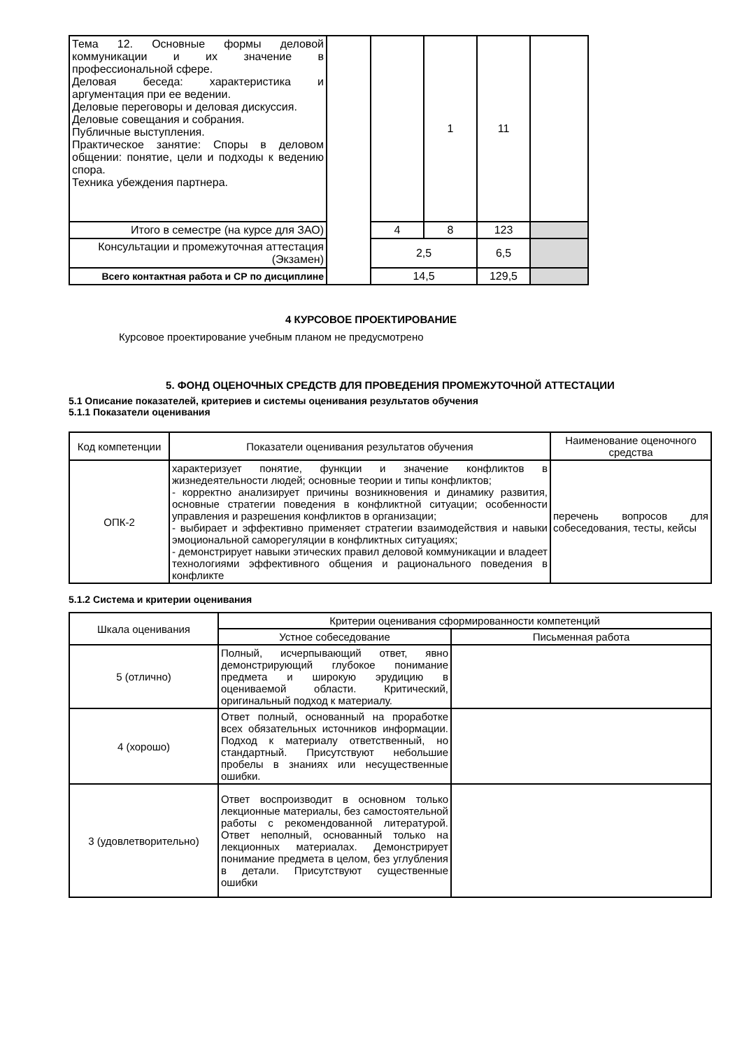| Тема 12. Основные формы деловой коммуникации и их значение в профессиональной сфере. Деловая беседа: характеристика и аргументация при ее ведении. Деловые переговоры и деловая дискуссия. Деловые совещания и собрания. Публичные выступления. Практическое занятие: Споры в деловом общении: понятие, цели и подходы к ведению спора. Техника убеждения партнера. | | | 1 | 11 | |
| Итого в семестре (на курсе для ЗАО) | | 4 | 8 | 123 | |
| Консультации и промежуточная аттестация (Экзамен) | | 2,5 | | 6,5 | |
| Всего контактная работа и СР по дисциплине | | 14,5 | | 129,5 | |
4 КУРСОВОЕ ПРОЕКТИРОВАНИЕ
Курсовое проектирование учебным планом не предусмотрено
5. ФОНД ОЦЕНОЧНЫХ СРЕДСТВ ДЛЯ ПРОВЕДЕНИЯ ПРОМЕЖУТОЧНОЙ АТТЕСТАЦИИ
5.1 Описание показателей, критериев и системы оценивания результатов обучения
5.1.1 Показатели оценивания
| Код компетенции | Показатели оценивания результатов обучения | Наименование оценочного средства |
| ОПК-2 | характеризует понятие, функции и значение конфликтов в жизнедеятельности людей; основные теории и типы конфликтов; - корректно анализирует причины возникновения и динамику развития, основные стратегии поведения в конфликтной ситуации; особенности управления и разрешения конфликтов в организации; - выбирает и эффективно применяет стратегии взаимодействия и навыки эмоциональной саморегуляции в конфликтных ситуациях; - демонстрирует навыки этических правил деловой коммуникации и владеет технологиями эффективного общения и рационального поведения в конфликте | перечень вопросов для собеседования, тесты, кейсы |
5.1.2 Система и критерии оценивания
| Шкала оценивания | Критерии оценивания сформированности компетенций | |
| | Устное собеседование | Письменная работа |
| 5 (отлично) | Полный, исчерпывающий ответ, явно демонстрирующий глубокое понимание предмета и широкую эрудицию в оцениваемой области. Критический, оригинальный подход к материалу. | |
| 4 (хорошо) | Ответ полный, основанный на проработке всех обязательных источников информации. Подход к материалу ответственный, но стандартный. Присутствуют небольшие пробелы в знаниях или несущественные ошибки. | |
| 3 (удовлетворительно) | Ответ воспроизводит в основном только лекционные материалы, без самостоятельной работы с рекомендованной литературой. Ответ неполный, основанный только на лекционных материалах. Демонстрирует понимание предмета в целом, без углубления в детали. Присутствуют существенные ошибки | |